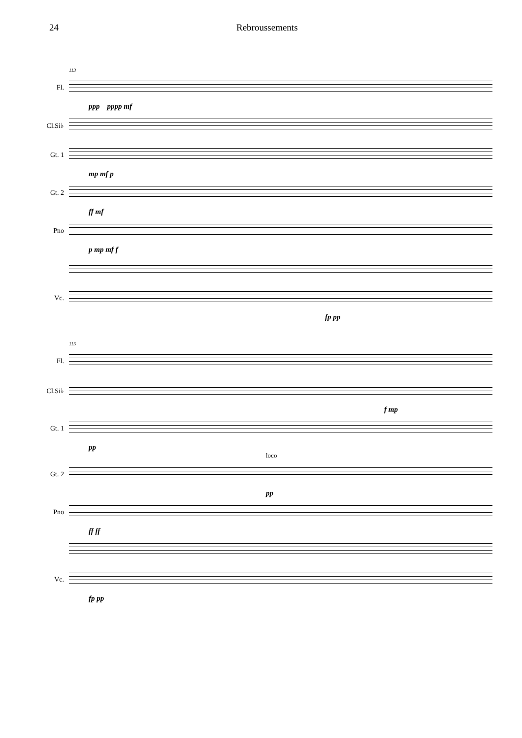24 Rebroussements
113
Fl.
ppp pppp mf
Cl.Si♭
Gt. 1
mp mf p
Gt. 2
ff mf
Pno
p mp mf f
Vc.
fp pp
115
Fl.
Cl.Si♭
f mp
Gt. 1
pp
loco
Gt. 2
pp
Pno
ff ff
Vc.
fp pp